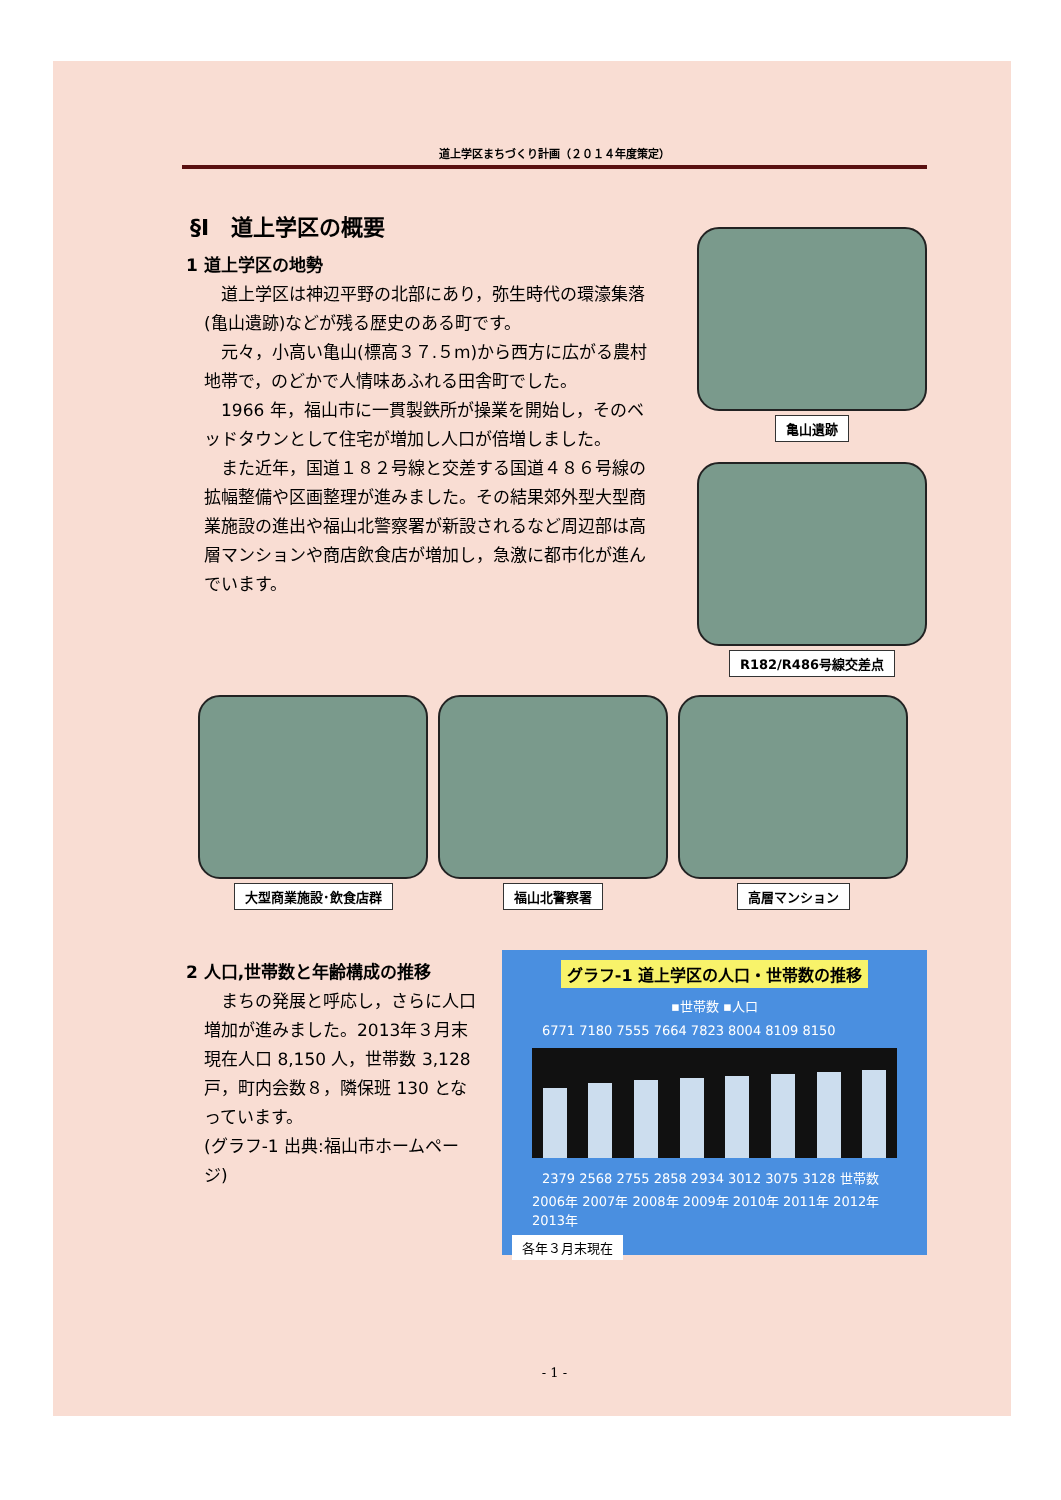道上学区まちづくり計画（２０１４年度策定）
§Ⅰ　道上学区の概要
1 道上学区の地勢
　道上学区は神辺平野の北部にあり，弥生時代の環濠集落(亀山遺跡)などが残る歴史のある町です。
　元々，小高い亀山(標高３７.５m)から西方に広がる農村地帯で，のどかで人情味あふれる田舎町でした。
　1966 年，福山市に一貫製鉄所が操業を開始し，そのベッドタウンとして住宅が増加し人口が倍増しました。
　また近年，国道１８２号線と交差する国道４８６号線の拡幅整備や区画整理が進みました。その結果郊外型大型商業施設の進出や福山北警察署が新設されるなど周辺部は高層マンションや商店飲食店が増加し，急激に都市化が進んでいます。
亀山遺跡
R182/R486号線交差点
大型商業施設･飲食店群 福山北警察署 高層マンション
2 人口,世帯数と年齢構成の推移
　まちの発展と呼応し，さらに人口増加が進みました。2013年３月末現在人口 8,150 人，世帯数 3,128 戸，町内会数８，隣保班 130 となっています。
(グラフ-1 出典:福山市ホームページ)
グラフ-1 道上学区の人口・世帯数の推移
▪世帯数 ▪人口
6771 7180 7555 7664 7823 8004 8109 8150
2379 2568 2755 2858 2934 3012 3075 3128 世帯数
2006年 2007年 2008年 2009年 2010年 2011年 2012年 2013年
各年３月末現在
- 1 -